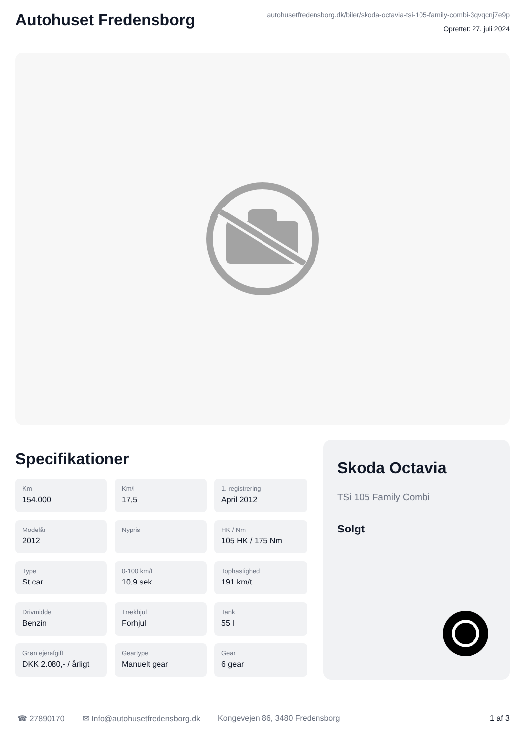Autohuset Fredensborg
autohusetfredensborg.dk/biler/skoda-octavia-tsi-105-family-combi-3qvqcnj7e9p
Oprettet: 27. juli 2024
Specifikationer
Km
154.000
Km/l
17,5
1. registrering
April 2012
Modelår
2012
Nypris
HK / Nm
105 HK / 175 Nm
Type
St.car
0-100 km/t
10,9 sek
Tophastighed
191 km/t
Drivmiddel
Benzin
Trækhjul
Forhjul
Tank
55 l
Grøn ejerafgift
DKK 2.080,- / årligt
Geartype
Manuelt gear
Gear
6 gear
Skoda Octavia
TSi 105 Family Combi
Solgt
☎ 27890170 ✉ Info@autohusetfredensborg.dk Kongevejen 86, 3480 Fredensborg 1 af 3